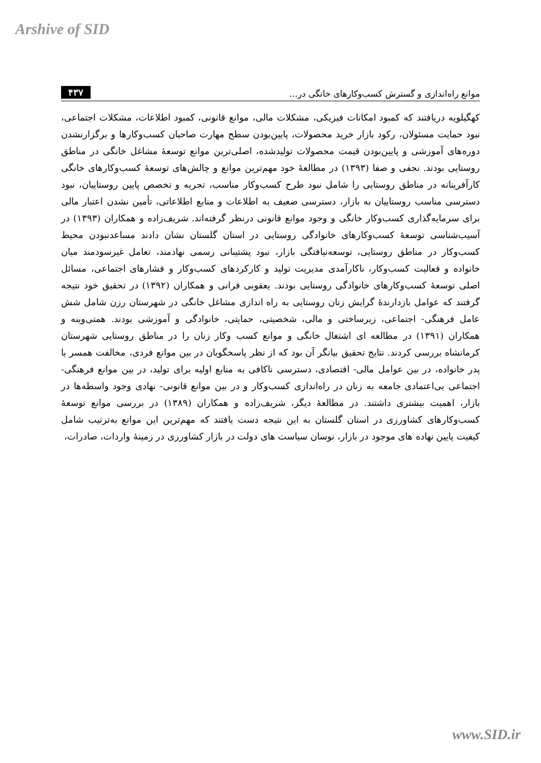Arshive of SID
موانع راه‌اندازی و گسترش کسب‌وکارهای خانگی در... ۴۳۷
کهگیلویه دریافتند که کمبود امکانات فیزیکی، مشکلات مالی، موانع قانونی، کمبود اطلاعات، مشکلات اجتماعی، نبود حمایت مسئولان، رکود بازار خرید محصولات، پایین‌بودن سطح مهارت صاحبان کسب‌وکارها و برگزارنشدن دوره‌های آموزشی و پایین‌بودن قیمت محصولات تولیدشده، اصلی‌ترین موانع توسعهٔ مشاغل خانگی در مناطق روستایی بودند. نجفی و صفا (۱۳۹۳) در مطالعهٔ خود مهم‌ترین موانع و چالش‌های توسعهٔ کسب‌وکارهای خانگی کارآفرینانه در مناطق روستایی را شامل نبود طرح کسب‌وکار مناسب، تجربه و تخصص پایین روستاییان، نبود دسترسی مناسب روستاییان به بازار، دسترسی ضعیف به اطلاعات و منابع اطلاعاتی، تأمین نشدن اعتبار مالی برای سرمایه‌گذاری کسب‌وکار خانگی و وجود موانع قانونی درنظر گرفته‌اند. شریف‌زاده و همکاران (۱۳۹۳) در آسیب‌شناسی توسعهٔ کسب‌وکارهای خانوادگی روستایی در استان گلستان نشان دادند مساعدنبودن محیط کسب‌وکار در مناطق روستایی، توسعه‌نیافتگی بازار، نبود پشتیبانی رسمی نهادمند، تعامل غیرسودمند میان خانواده و فعالیت کسب‌وکار، ناکارآمدی مدیریت تولید و کارکردهای کسب‌وکار و فشارهای اجتماعی، مسائل اصلی توسعهٔ کسب‌وکارهای خانوادگی روستایی بودند. یعقوبی فرانی و همکاران (۱۳۹۲) در تحقیق خود نتیجه گرفتند که عوامل بازدارندهٔ گرایش زنان روستایی به راه اندازی مشاغل خانگی در شهرستان رزن شامل شش عامل فرهنگی- اجتماعی، زیرساختی و مالی، شخصیتی، حمایتی، خانوادگی و آموزشی بودند. همتی‌وینه و همکاران (۱۳۹۱) در مطالعه ای اشتغال خانگی و موانع کسب وکار زنان را در مناطق روستایی شهرستان کرمانشاه بررسی کردند. نتایج تحقیق بیانگر آن بود که از نظر پاسخگویان در بین موانع فردی، مخالفت همسر یا پدر خانواده، در بین عوامل مالی- اقتصادی، دسترسی ناکافی به منابع اولیه برای تولید، در بین موانع فرهنگی- اجتماعی بی‌اعتمادی جامعه به زنان در راه‌اندازی کسب‌وکار و در بین موانع قانونی- نهادی وجود واسطه‌ها در بازار، اهمیت بیشتری داشتند. در مطالعهٔ دیگر، شریف‌زاده و همکاران (۱۳۸۹) در بررسی موانع توسعهٔ کسب‌وکارهای کشاورزی در استان گلستان به این نتیجه دست یافتند که مهم‌ترین این موانع به‌ترتیب شامل کیفیت پایین نهاده های موجود در بازار، نوسان سیاست های دولت در بازار کشاورزی در زمینهٔ واردات، صادرات،
www.SID.ir